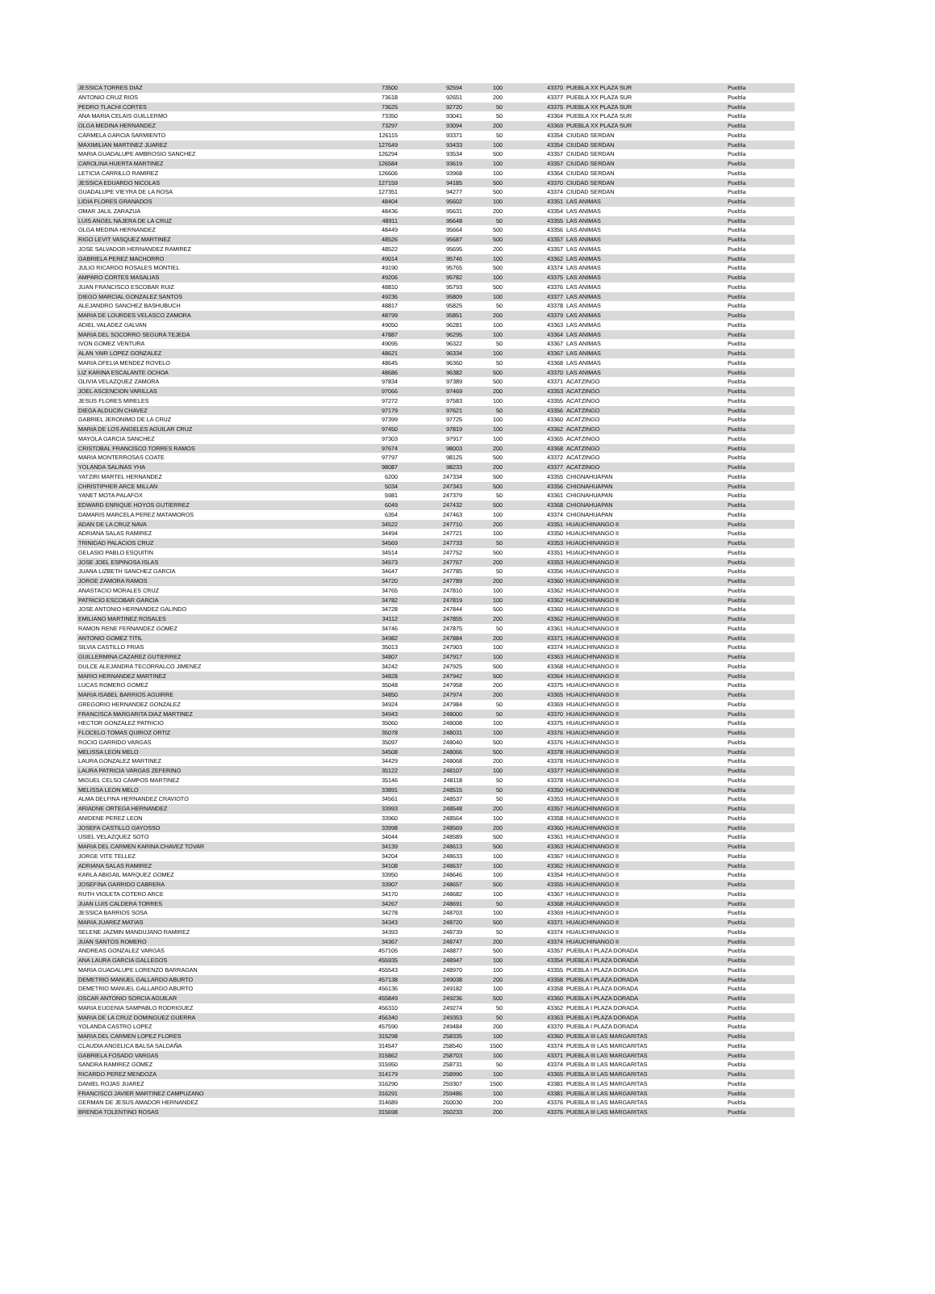| JESSICA TORRES DIAZ | 73500 | 92594 | 100 | 43370 | PUEBLA XX PLAZA SUR | Puebla |
| ANTONIO CRUZ RIOS | 73618 | 92651 | 200 | 43377 | PUEBLA XX PLAZA SUR | Puebla |
| PEDRO TLACHI CORTES | 73625 | 92720 | 50 | 43375 | PUEBLA XX PLAZA SUR | Puebla |
| ANA MARIA CELAIS GUILLERMO | 73350 | 93041 | 50 | 43364 | PUEBLA XX PLAZA SUR | Puebla |
| OLGA MEDINA HERNANDEZ | 73297 | 93094 | 200 | 43369 | PUEBLA XX PLAZA SUR | Puebla |
| CARMELA GARCIA SARMIENTO | 126115 | 93371 | 50 | 43354 | CIUDAD SERDAN | Puebla |
| MAXIMILIAN MARTINEZ JUAREZ | 127649 | 93433 | 100 | 43354 | CIUDAD SERDAN | Puebla |
| MARIA GUADALUPE AMBROSIO SANCHEZ | 126294 | 93534 | 500 | 43357 | CIUDAD SERDAN | Puebla |
| CAROLINA HUERTA MARTINEZ | 126584 | 93619 | 100 | 43357 | CIUDAD SERDAN | Puebla |
| LETICIA CARRILLO RAMIREZ | 126606 | 93968 | 100 | 43364 | CIUDAD SERDAN | Puebla |
| JESSICA EDUARDO NICOLAS | 127159 | 94185 | 500 | 43370 | CIUDAD SERDAN | Puebla |
| GUADALUPE VIEYRA DE LA ROSA | 127351 | 94277 | 500 | 43374 | CIUDAD SERDAN | Puebla |
| LIDIA FLORES GRANADOS | 48404 | 95602 | 100 | 43351 | LAS ANIMAS | Puebla |
| OMAR JALIL ZARAZUA | 48436 | 95631 | 200 | 43354 | LAS ANIMAS | Puebla |
| LUIS ANGEL NAJERA DE LA CRUZ | 48911 | 95648 | 50 | 43355 | LAS ANIMAS | Puebla |
| OLGA MEDINA HERNANDEZ | 48449 | 95664 | 500 | 43356 | LAS ANIMAS | Puebla |
| RIGO LEVIT VASQUEZ MARTINEZ | 48526 | 95687 | 500 | 43357 | LAS ANIMAS | Puebla |
| JOSE SALVADOR HERNANDEZ RAMIREZ | 48522 | 95695 | 200 | 43357 | LAS ANIMAS | Puebla |
| GABRIELA PEREZ MACHORRO | 49014 | 95746 | 100 | 43362 | LAS ANIMAS | Puebla |
| JULIO RICARDO ROSALES MONTIEL | 49190 | 95765 | 500 | 43374 | LAS ANIMAS | Puebla |
| AMPARO CORTES MASALIAS | 49206 | 95782 | 100 | 43375 | LAS ANIMAS | Puebla |
| JUAN FRANCISCO ESCOBAR RUIZ | 48810 | 95793 | 500 | 43376 | LAS ANIMAS | Puebla |
| DIEGO MARCIAL GONZALEZ SANTOS | 49236 | 95809 | 100 | 43377 | LAS ANIMAS | Puebla |
| ALEJANDRO SANCHEZ BASHUBUCH | 48817 | 95825 | 50 | 43378 | LAS ANIMAS | Puebla |
| MARIA DE LOURDES VELASCO ZAMORA | 48799 | 95851 | 200 | 43379 | LAS ANIMAS | Puebla |
| ADIEL VALADEZ GALVAN | 49050 | 96281 | 100 | 43363 | LAS ANIMAS | Puebla |
| MARIA DEL SOCORRO SEGURA TEJEDA | 47887 | 96295 | 100 | 43364 | LAS ANIMAS | Puebla |
| IVON GOMEZ VENTURA | 49095 | 96322 | 50 | 43367 | LAS ANIMAS | Puebla |
| ALAN YAIR LOPEZ GONZALEZ | 48621 | 96334 | 100 | 43367 | LAS ANIMAS | Puebla |
| MARIA OFELIA MENDEZ ROVELO | 48645 | 96360 | 50 | 43368 | LAS ANIMAS | Puebla |
| LIZ KARINA ESCALANTE OCHOA | 48686 | 96382 | 500 | 43370 | LAS ANIMAS | Puebla |
| OLIVIA VELAZQUEZ ZAMORA | 97834 | 97389 | 500 | 43371 | ACATZINGO | Puebla |
| JOEL ASCENCION VARILLAS | 97066 | 97469 | 200 | 43353 | ACATZINGO | Puebla |
| JESUS FLORES MIRELES | 97272 | 97583 | 100 | 43355 | ACATZINGO | Puebla |
| DIEGA ALDUCIN CHAVEZ | 97179 | 97621 | 50 | 43356 | ACATZINGO | Puebla |
| GABRIEL JERONIMO DE LA CRUZ | 97399 | 97725 | 100 | 43360 | ACATZINGO | Puebla |
| MARIA DE LOS ANGELES AGUILAR CRUZ | 97450 | 97819 | 100 | 43362 | ACATZINGO | Puebla |
| MAYOLA GARCIA SANCHEZ | 97303 | 97917 | 100 | 43365 | ACATZINGO | Puebla |
| CRISTOBAL FRANCISCO TORRES RAMOS | 97674 | 98003 | 200 | 43368 | ACATZINGO | Puebla |
| MARIA MONTERROSAS COATE | 97797 | 98125 | 500 | 43372 | ACATZINGO | Puebla |
| YOLANDA SALINAS YHA | 98087 | 98233 | 200 | 43377 | ACATZINGO | Puebla |
| YATZIRI MARTEL HERNANDEZ | 6200 | 247334 | 500 | 43355 | CHIGNAHUAPAN | Puebla |
| CHRISTIPHER ARCE MILLAN | 5034 | 247343 | 500 | 43356 | CHIGNAHUAPAN | Puebla |
| YANET MOTA PALAFOX | 5981 | 247379 | 50 | 43361 | CHIGNAHUAPAN | Puebla |
| EDWARD ENRIQUE HOYOS GUTIERREZ | 6049 | 247432 | 500 | 43368 | CHIGNAHUAPAN | Puebla |
| DAMARIS MARCELA PEREZ MATAMOROS | 6354 | 247463 | 100 | 43374 | CHIGNAHUAPAN | Puebla |
| ADAN DE LA CRUZ NAVA | 34522 | 247710 | 200 | 43351 | HUAUCHINANGO II | Puebla |
| ADRIANA SALAS RAMIREZ | 34494 | 247721 | 100 | 43350 | HUAUCHINANGO II | Puebla |
| TRINIDAD PALACIOS CRUZ | 34569 | 247733 | 50 | 43353 | HUAUCHINANGO II | Puebla |
| GELASIO PABLO ESQUITIN | 34514 | 247752 | 500 | 43351 | HUAUCHINANGO II | Puebla |
| JOSE JOEL ESPINOSA ISLAS | 34573 | 247767 | 200 | 43353 | HUAUCHINANGO II | Puebla |
| JUANA LIZBETH SANCHEZ GARCIA | 34647 | 247785 | 50 | 43356 | HUAUCHINANGO II | Puebla |
| JORGE ZAMORA RAMOS | 34720 | 247789 | 200 | 43360 | HUAUCHINANGO II | Puebla |
| ANASTACIO MORALES CRUZ | 34765 | 247810 | 100 | 43362 | HUAUCHINANGO II | Puebla |
| PATRICIO ESCOBAR GARCIA | 34782 | 247819 | 100 | 43362 | HUAUCHINANGO II | Puebla |
| JOSE ANTONIO HERNANDEZ GALINDO | 34728 | 247844 | 500 | 43360 | HUAUCHINANGO II | Puebla |
| EMILIANO MARTINEZ ROSALES | 34112 | 247855 | 200 | 43362 | HUAUCHINANGO II | Puebla |
| RAMON RENE FERNANDEZ GOMEZ | 34746 | 247875 | 50 | 43361 | HUAUCHINANGO II | Puebla |
| ANTONIO GOMEZ TITIL | 34982 | 247884 | 200 | 43371 | HUAUCHINANGO II | Puebla |
| SILVIA CASTILLO FRIAS | 35013 | 247903 | 100 | 43374 | HUAUCHINANGO II | Puebla |
| GUILLERMINA CAZAREZ GUTIERREZ | 34807 | 247917 | 100 | 43363 | HUAUCHINANGO II | Puebla |
| DULCE ALEJANDRA TECORRALCO JIMENEZ | 34242 | 247925 | 500 | 43368 | HUAUCHINANGO II | Puebla |
| MARIO HERNANDEZ MARTINEZ | 34828 | 247942 | 500 | 43364 | HUAUCHINANGO II | Puebla |
| LUCAS ROMERO GOMEZ | 35048 | 247958 | 200 | 43375 | HUAUCHINANGO II | Puebla |
| MARIA ISABEL BARRIOS AGUIRRE | 34850 | 247974 | 200 | 43365 | HUAUCHINANGO II | Puebla |
| GREGORIO HERNANDEZ GONZALEZ | 34924 | 247984 | 50 | 43369 | HUAUCHINANGO II | Puebla |
| FRANCISCA MARGARITA DIAZ MARTINEZ | 34943 | 248000 | 50 | 43370 | HUAUCHINANGO II | Puebla |
| HECTOR GONZALEZ PATRICIO | 35060 | 248008 | 100 | 43375 | HUAUCHINANGO II | Puebla |
| FLOCELO TOMAS QUIROZ ORTIZ | 35078 | 248031 | 100 | 43376 | HUAUCHINANGO II | Puebla |
| ROCIO GARRIDO VARGAS | 35097 | 248040 | 500 | 43376 | HUAUCHINANGO II | Puebla |
| MELISSA LEON MELO | 34508 | 248066 | 500 | 43378 | HUAUCHINANGO II | Puebla |
| LAURA GONZALEZ MARTINEZ | 34429 | 248068 | 200 | 43378 | HUAUCHINANGO II | Puebla |
| LAURA PATRICIA VARGAS ZEFERINO | 35122 | 248107 | 100 | 43377 | HUAUCHINANGO II | Puebla |
| MIGUEL CELSO CAMPOS MARTINEZ | 35146 | 248118 | 50 | 43378 | HUAUCHINANGO II | Puebla |
| MELISSA LEON MELO | 33891 | 248515 | 50 | 43350 | HUAUCHINANGO II | Puebla |
| ALMA DELFINA HERNANDEZ CRAVIOTO | 34561 | 248537 | 50 | 43353 | HUAUCHINANGO II | Puebla |
| ARIADNE ORTEGA HERNANDEZ | 33993 | 248548 | 200 | 43357 | HUAUCHINANGO II | Puebla |
| ANIDENE PEREZ LEON | 33960 | 248564 | 100 | 43358 | HUAUCHINANGO II | Puebla |
| JOSEFA CASTILLO GAYOSSO | 33998 | 248569 | 200 | 43360 | HUAUCHINANGO II | Puebla |
| USIEL VELAZQUEZ SOTO | 34044 | 248589 | 500 | 43361 | HUAUCHINANGO II | Puebla |
| MARIA DEL CARMEN KARINA CHAVEZ TOVAR | 34139 | 248613 | 500 | 43363 | HUAUCHINANGO II | Puebla |
| JORGE VITE TELLEZ | 34204 | 248633 | 100 | 43367 | HUAUCHINANGO II | Puebla |
| ADRIANA SALAS RAMIREZ | 34108 | 248637 | 100 | 43362 | HUAUCHINANGO II | Puebla |
| KARLA ABIGAIL MARQUEZ GOMEZ | 33950 | 248646 | 100 | 43354 | HUAUCHINANGO II | Puebla |
| JOSEFINA GARRIDO CABRERA | 33907 | 248657 | 500 | 43355 | HUAUCHINANGO II | Puebla |
| RUTH VIOLETA COTERO ARCE | 34170 | 248682 | 100 | 43367 | HUAUCHINANGO II | Puebla |
| JUAN LUIS CALDERA TORRES | 34267 | 248691 | 50 | 43368 | HUAUCHINANGO II | Puebla |
| JESSICA BARRIOS SOSA | 34278 | 248703 | 100 | 43369 | HUAUCHINANGO II | Puebla |
| MARIA JUAREZ MATIAS | 34343 | 248720 | 500 | 43371 | HUAUCHINANGO II | Puebla |
| SELENE JAZMIN MANDUJANO RAMIREZ | 34393 | 248739 | 50 | 43374 | HUAUCHINANGO II | Puebla |
| JUAN SANTOS ROMERO | 34367 | 248747 | 200 | 43374 | HUAUCHINANGO II | Puebla |
| ANDREAS GONZALEZ VARGAS | 457105 | 248877 | 500 | 43357 | PUEBLA I PLAZA DORADA | Puebla |
| ANA LAURA GARCIA GALLEGOS | 455935 | 248947 | 100 | 43354 | PUEBLA I PLAZA DORADA | Puebla |
| MARIA GUADALUPE LORENZO BARRAGAN | 455543 | 248970 | 100 | 43355 | PUEBLA I PLAZA DORADA | Puebla |
| DEMETRIO MANUEL GALLARDO ABURTO | 457138 | 249038 | 200 | 43358 | PUEBLA I PLAZA DORADA | Puebla |
| DEMETRIO MANUEL GALLARDO ABURTO | 456136 | 249182 | 100 | 43358 | PUEBLA I PLAZA DORADA | Puebla |
| OSCAR ANTONIO SORCIA AGUILAR | 455849 | 249236 | 500 | 43360 | PUEBLA I PLAZA DORADA | Puebla |
| MARIA EUGENIA SAMPABLO RODRIGUEZ | 456310 | 249274 | 50 | 43362 | PUEBLA I PLAZA DORADA | Puebla |
| MARIA DE LA CRUZ DOMINGUEZ GUERRA | 456340 | 249353 | 50 | 43363 | PUEBLA I PLAZA DORADA | Puebla |
| YOLANDA CASTRO LOPEZ | 457590 | 249484 | 200 | 43370 | PUEBLA I PLAZA DORADA | Puebla |
| MARIA DEL CARMEN LOPEZ FLORES | 315298 | 258335 | 100 | 43360 | PUEBLA III LAS MARGARITAS | Puebla |
| CLAUDIA ANGELICA BALSA SALDAÑA | 314547 | 258540 | 1500 | 43374 | PUEBLA III LAS MARGARITAS | Puebla |
| GABRIELA FOSADO VARGAS | 315862 | 258703 | 100 | 43371 | PUEBLA III LAS MARGARITAS | Puebla |
| SANDRA RAMIREZ GOMEZ | 315950 | 258731 | 50 | 43374 | PUEBLA III LAS MARGARITAS | Puebla |
| RICARDO PEREZ MENDOZA | 314179 | 258990 | 100 | 43365 | PUEBLA III LAS MARGARITAS | Puebla |
| DANIEL ROJAS JUAREZ | 316290 | 259307 | 1500 | 43381 | PUEBLA III LAS MARGARITAS | Puebla |
| FRANCISCO JAVIER MARTINEZ CAMPUZANO | 316291 | 259486 | 100 | 43381 | PUEBLA III LAS MARGARITAS | Puebla |
| GERMAN DE JESUS AMADOR HERNANDEZ | 314689 | 260030 | 200 | 43376 | PUEBLA III LAS MARGARITAS | Puebla |
| BRENDA TOLENTINO ROSAS | 315698 | 260233 | 200 | 43376 | PUEBLA III LAS MARGARITAS | Puebla |